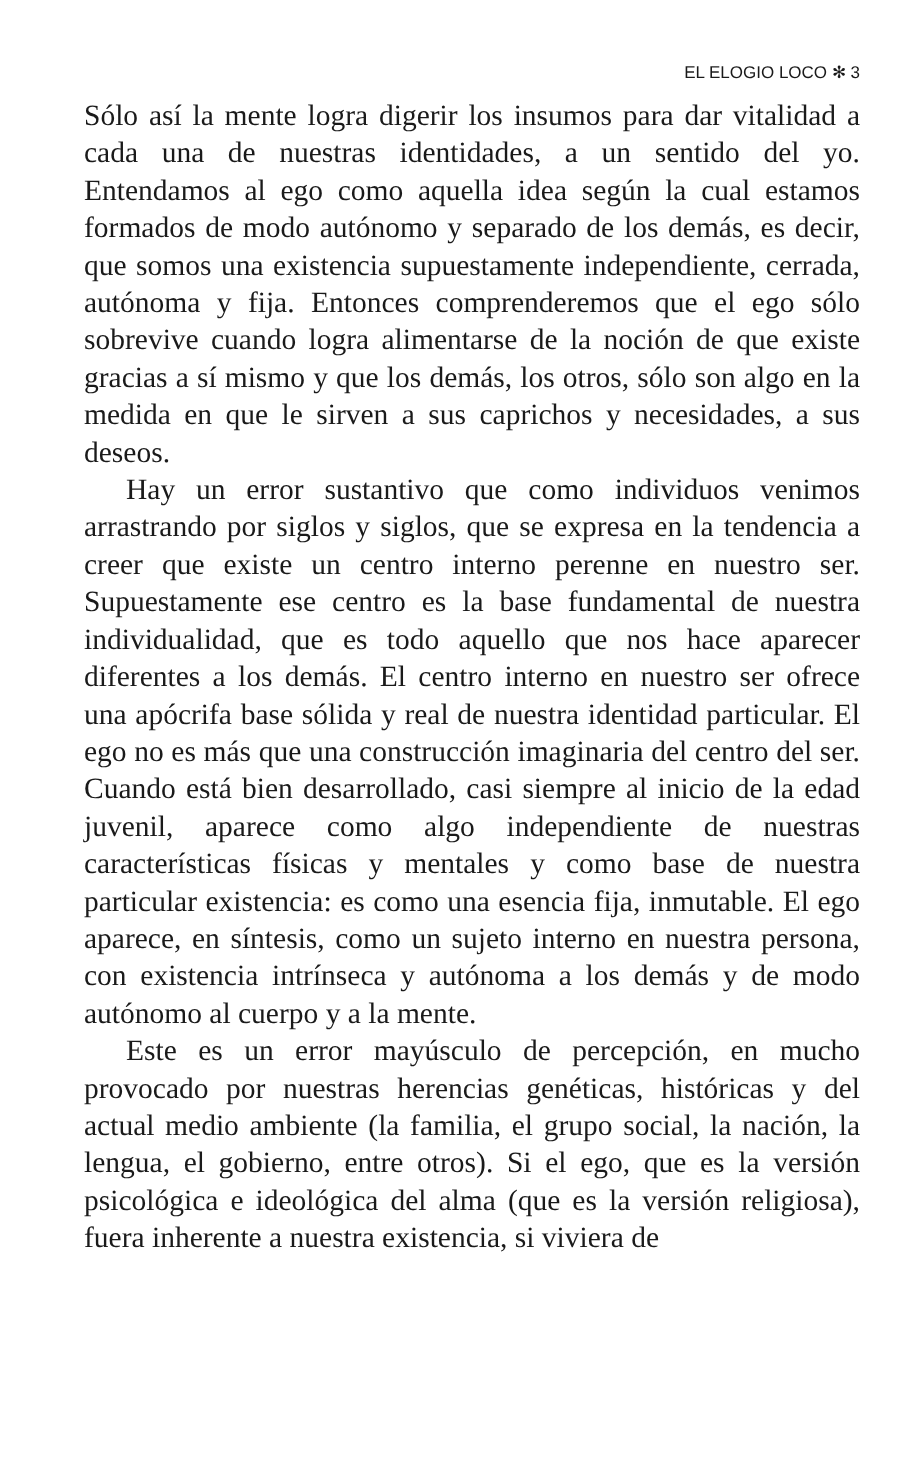EL ELOGIO LOCO ✻ 3
Sólo así la mente logra digerir los insumos para dar vitalidad a cada una de nuestras identidades, a un sentido del yo. Entendamos al ego como aquella idea según la cual estamos formados de modo autónomo y separado de los demás, es decir, que somos una existencia supuestamente independiente, cerrada, autónoma y fija. Entonces comprenderemos que el ego sólo sobrevive cuando logra alimentarse de la noción de que existe gracias a sí mismo y que los demás, los otros, sólo son algo en la medida en que le sirven a sus caprichos y necesidades, a sus deseos.
Hay un error sustantivo que como individuos venimos arrastrando por siglos y siglos, que se expresa en la tendencia a creer que existe un centro interno perenne en nuestro ser. Supuestamente ese centro es la base fundamental de nuestra individualidad, que es todo aquello que nos hace aparecer diferentes a los demás. El centro interno en nuestro ser ofrece una apócrifa base sólida y real de nuestra identidad particular. El ego no es más que una construcción imaginaria del centro del ser. Cuando está bien desarrollado, casi siempre al inicio de la edad juvenil, aparece como algo independiente de nuestras características físicas y mentales y como base de nuestra particular existencia: es como una esencia fija, inmutable. El ego aparece, en síntesis, como un sujeto interno en nuestra persona, con existencia intrínseca y autónoma a los demás y de modo autónomo al cuerpo y a la mente.
Este es un error mayúsculo de percepción, en mucho provocado por nuestras herencias genéticas, históricas y del actual medio ambiente (la familia, el grupo social, la nación, la lengua, el gobierno, entre otros). Si el ego, que es la versión psicológica e ideológica del alma (que es la versión religiosa), fuera inherente a nuestra existencia, si viviera de